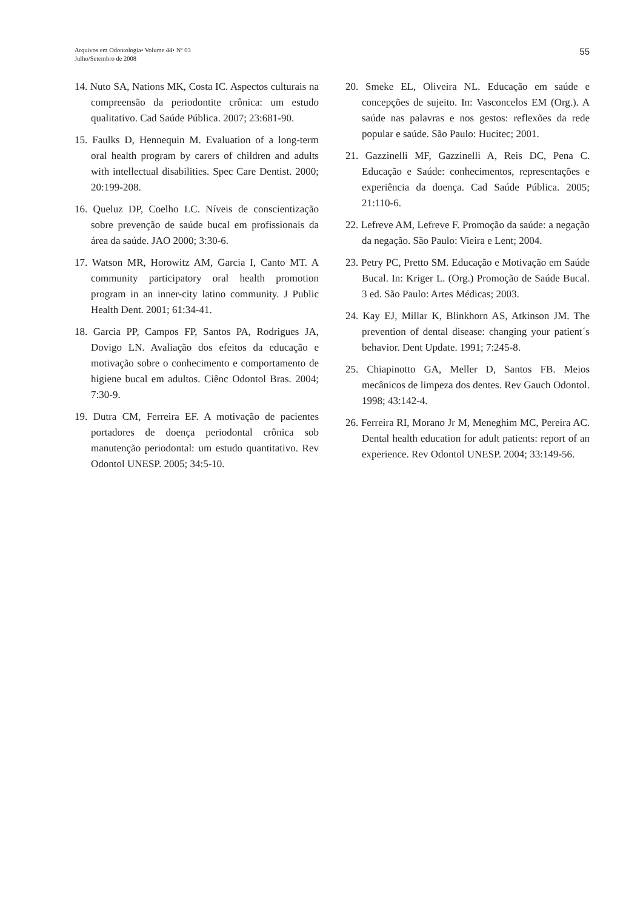Arquivos em Odontologia• Volume 44• Nº 03
Julho/Setembro de 2008
55
14. Nuto SA, Nations MK, Costa IC. Aspectos culturais na compreensão da periodontite crônica: um estudo qualitativo. Cad Saúde Pública. 2007; 23:681-90.
15. Faulks D, Hennequin M. Evaluation of a long-term oral health program by carers of children and adults with intellectual disabilities. Spec Care Dentist. 2000; 20:199-208.
16. Queluz DP, Coelho LC. Níveis de conscientização sobre prevenção de saúde bucal em profissionais da área da saúde. JAO 2000; 3:30-6.
17. Watson MR, Horowitz AM, Garcia I, Canto MT. A community participatory oral health promotion program in an inner-city latino community. J Public Health Dent. 2001; 61:34-41.
18. Garcia PP, Campos FP, Santos PA, Rodrigues JA, Dovigo LN. Avaliação dos efeitos da educação e motivação sobre o conhecimento e comportamento de higiene bucal em adultos. Ciênc Odontol Bras. 2004; 7:30-9.
19. Dutra CM, Ferreira EF. A motivação de pacientes portadores de doença periodontal crônica sob manutenção periodontal: um estudo quantitativo. Rev Odontol UNESP. 2005; 34:5-10.
20. Smeke EL, Oliveira NL. Educação em saúde e concepções de sujeito. In: Vasconcelos EM (Org.). A saúde nas palavras e nos gestos: reflexões da rede popular e saúde. São Paulo: Hucitec; 2001.
21. Gazzinelli MF, Gazzinelli A, Reis DC, Pena C. Educação e Saúde: conhecimentos, representações e experiência da doença. Cad Saúde Pública. 2005; 21:110-6.
22. Lefreve AM, Lefreve F. Promoção da saúde: a negação da negação. São Paulo: Vieira e Lent; 2004.
23. Petry PC, Pretto SM. Educação e Motivação em Saúde Bucal. In: Kriger L. (Org.) Promoção de Saúde Bucal. 3 ed. São Paulo: Artes Médicas; 2003.
24. Kay EJ, Millar K, Blinkhorn AS, Atkinson JM. The prevention of dental disease: changing your patient´s behavior. Dent Update. 1991; 7:245-8.
25. Chiapinotto GA, Meller D, Santos FB. Meios mecânicos de limpeza dos dentes. Rev Gauch Odontol. 1998; 43:142-4.
26. Ferreira RI, Morano Jr M, Meneghim MC, Pereira AC. Dental health education for adult patients: report of an experience. Rev Odontol UNESP. 2004; 33:149-56.